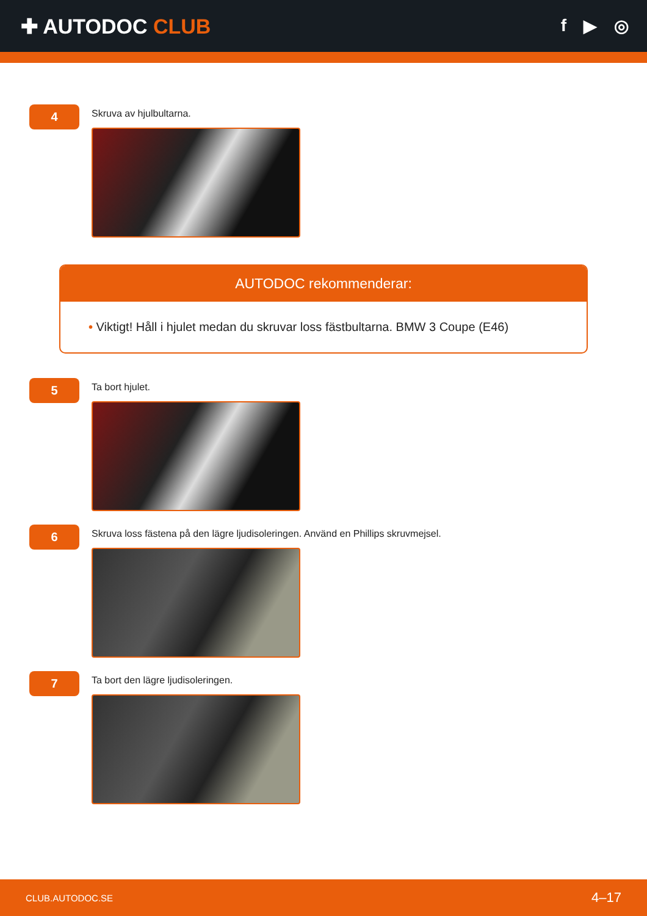✚ AUTODOC CLUB
f ▶ ◎
4
Skruva av hjulbultarna.
AUTODOC rekommenderar:
• Viktigt! Håll i hjulet medan du skruvar loss fästbultarna. BMW 3 Coupe (E46)
5
Ta bort hjulet.
6
Skruva loss fästena på den lägre ljudisoleringen. Använd en Phillips skruvmejsel.
7
Ta bort den lägre ljudisoleringen.
CLUB.AUTODOC.SE 4–17